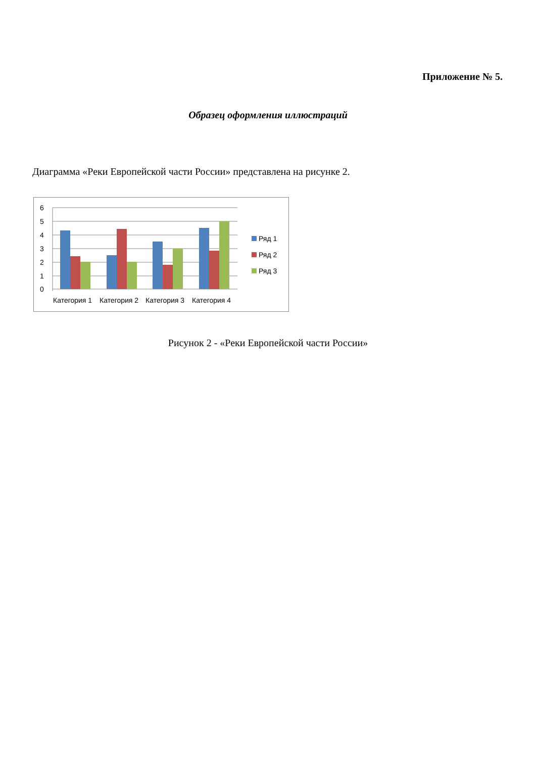Приложение № 5.
Образец оформления иллюстраций
Диаграмма «Реки Европейской части России» представлена на рисунке 2.
6
5
4
3
2
1
0
Категория 1
Категория 2
Категория 3
Категория 4
Ряд 1
Ряд 2
Ряд 3
Рисунок 2 - «Реки Европейской части России»